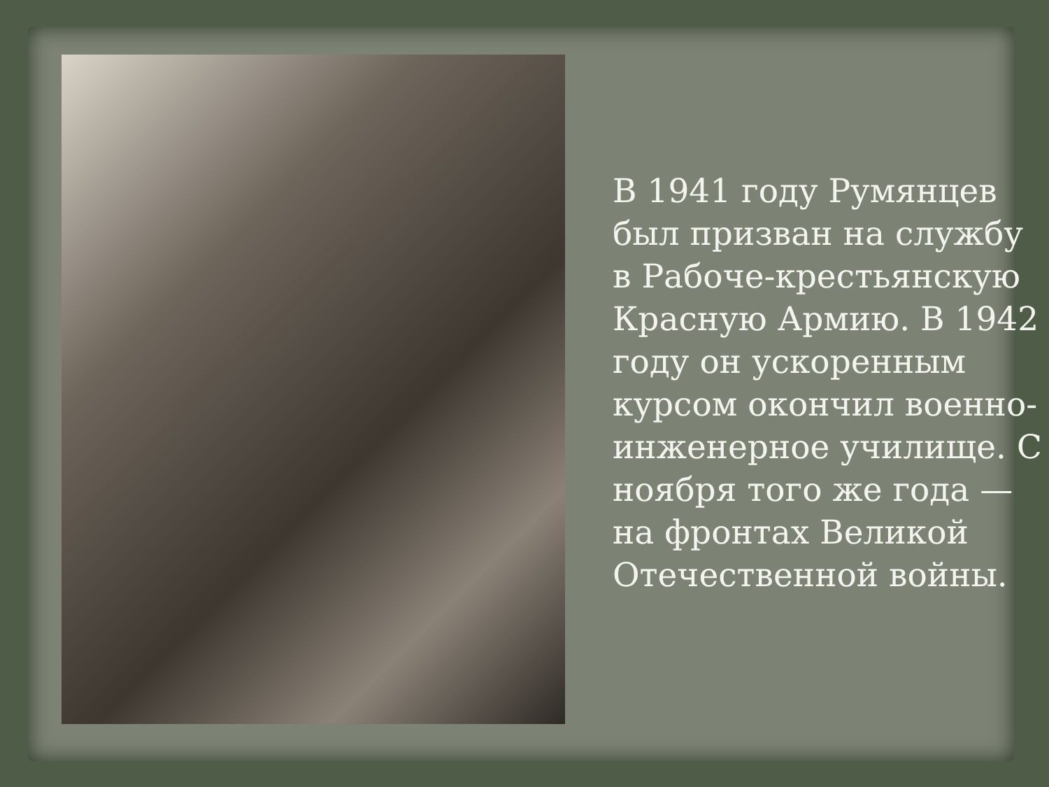В 1941 году Румянцев был призван на службу в Рабоче-крестьянскую Красную Армию. В 1942 году он ускоренным курсом окончил военно-инженерное училище. С ноября того же года — на фронтах Великой Отечественной войны.